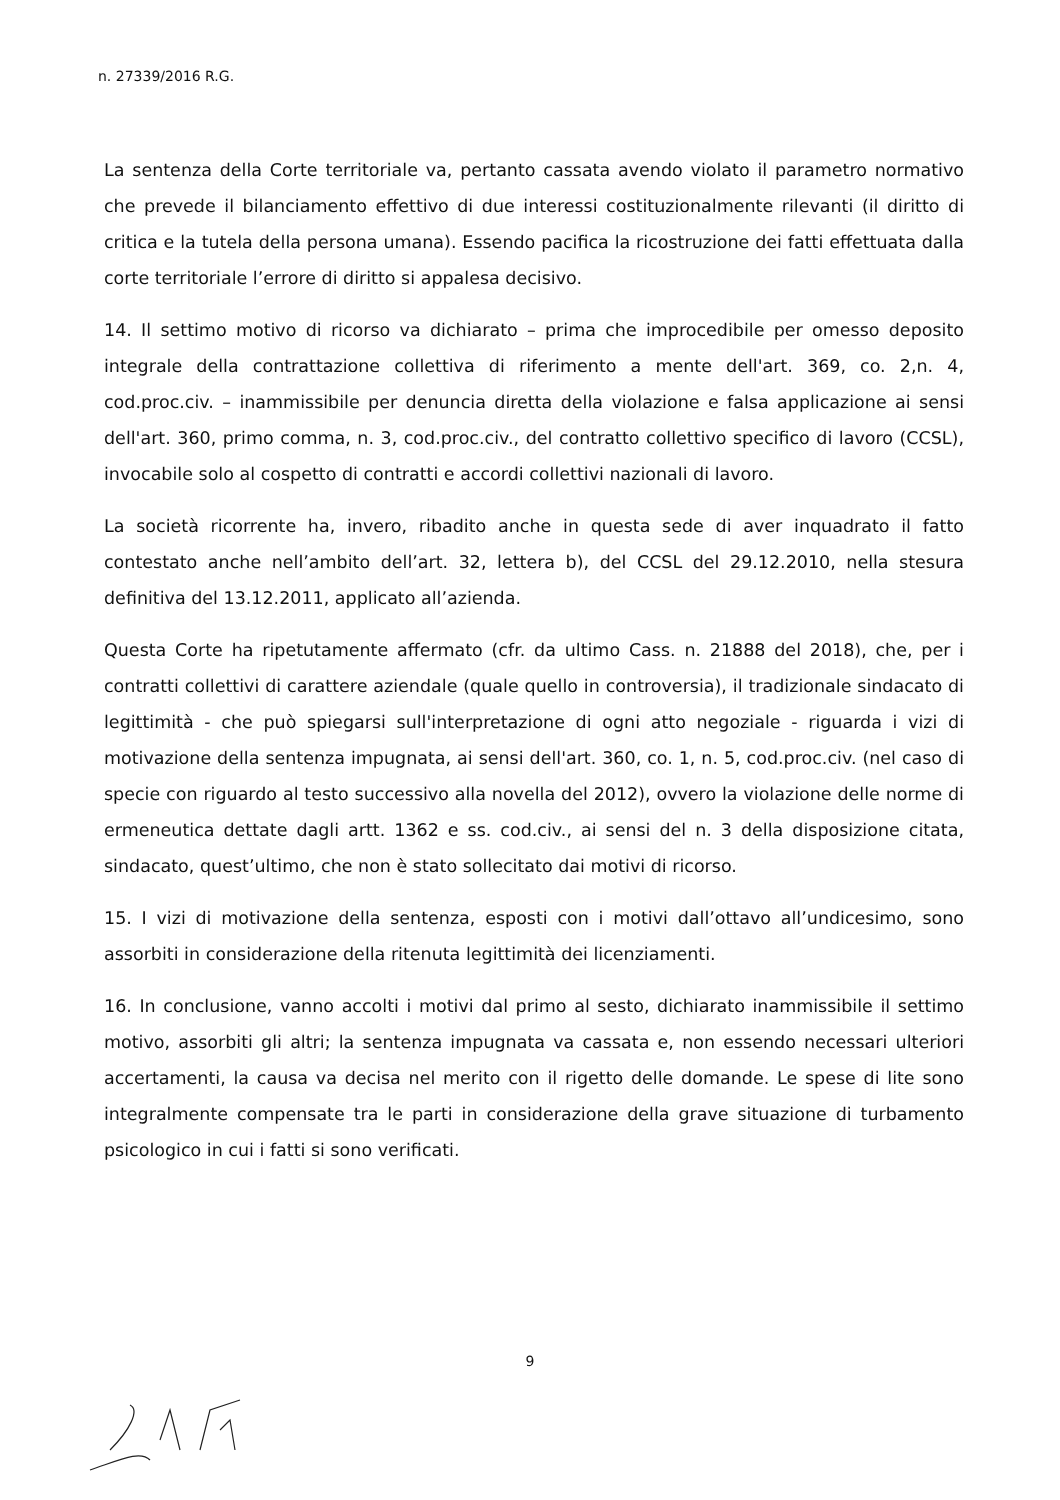n. 27339/2016 R.G.
La sentenza della Corte territoriale va, pertanto cassata avendo violato il parametro normativo che prevede il bilanciamento effettivo di due interessi costituzionalmente rilevanti (il diritto di critica e la tutela della persona umana). Essendo pacifica la ricostruzione dei fatti effettuata dalla corte territoriale l’errore di diritto si appalesa decisivo.
14. Il settimo motivo di ricorso va dichiarato – prima che improcedibile per omesso deposito integrale della contrattazione collettiva di riferimento a mente dell'art. 369, co. 2,n. 4, cod.proc.civ. – inammissibile per denuncia diretta della violazione e falsa applicazione ai sensi dell'art. 360, primo comma, n. 3, cod.proc.civ., del contratto collettivo specifico di lavoro (CCSL), invocabile solo al cospetto di contratti e accordi collettivi nazionali di lavoro.
La società ricorrente ha, invero, ribadito anche in questa sede di aver inquadrato il fatto contestato anche nell’ambito dell’art. 32, lettera b), del CCSL del 29.12.2010, nella stesura definitiva del 13.12.2011, applicato all’azienda.
Questa Corte ha ripetutamente affermato (cfr. da ultimo Cass. n. 21888 del 2018), che, per i contratti collettivi di carattere aziendale (quale quello in controversia), il tradizionale sindacato di legittimità - che può spiegarsi sull'interpretazione di ogni atto negoziale - riguarda i vizi di motivazione della sentenza impugnata, ai sensi dell'art. 360, co. 1, n. 5, cod.proc.civ. (nel caso di specie con riguardo al testo successivo alla novella del 2012), ovvero la violazione delle norme di ermeneutica dettate dagli artt. 1362 e ss. cod.civ., ai sensi del n. 3 della disposizione citata, sindacato, quest’ultimo, che non è stato sollecitato dai motivi di ricorso.
15. I vizi di motivazione della sentenza, esposti con i motivi dall’ottavo all’undicesimo, sono assorbiti in considerazione della ritenuta legittimità dei licenziamenti.
16. In conclusione, vanno accolti i motivi dal primo al sesto, dichiarato inammissibile il settimo motivo, assorbiti gli altri; la sentenza impugnata va cassata e, non essendo necessari ulteriori accertamenti, la causa va decisa nel merito con il rigetto delle domande. Le spese di lite sono integralmente compensate tra le parti in considerazione della grave situazione di turbamento psicologico in cui i fatti si sono verificati.
9